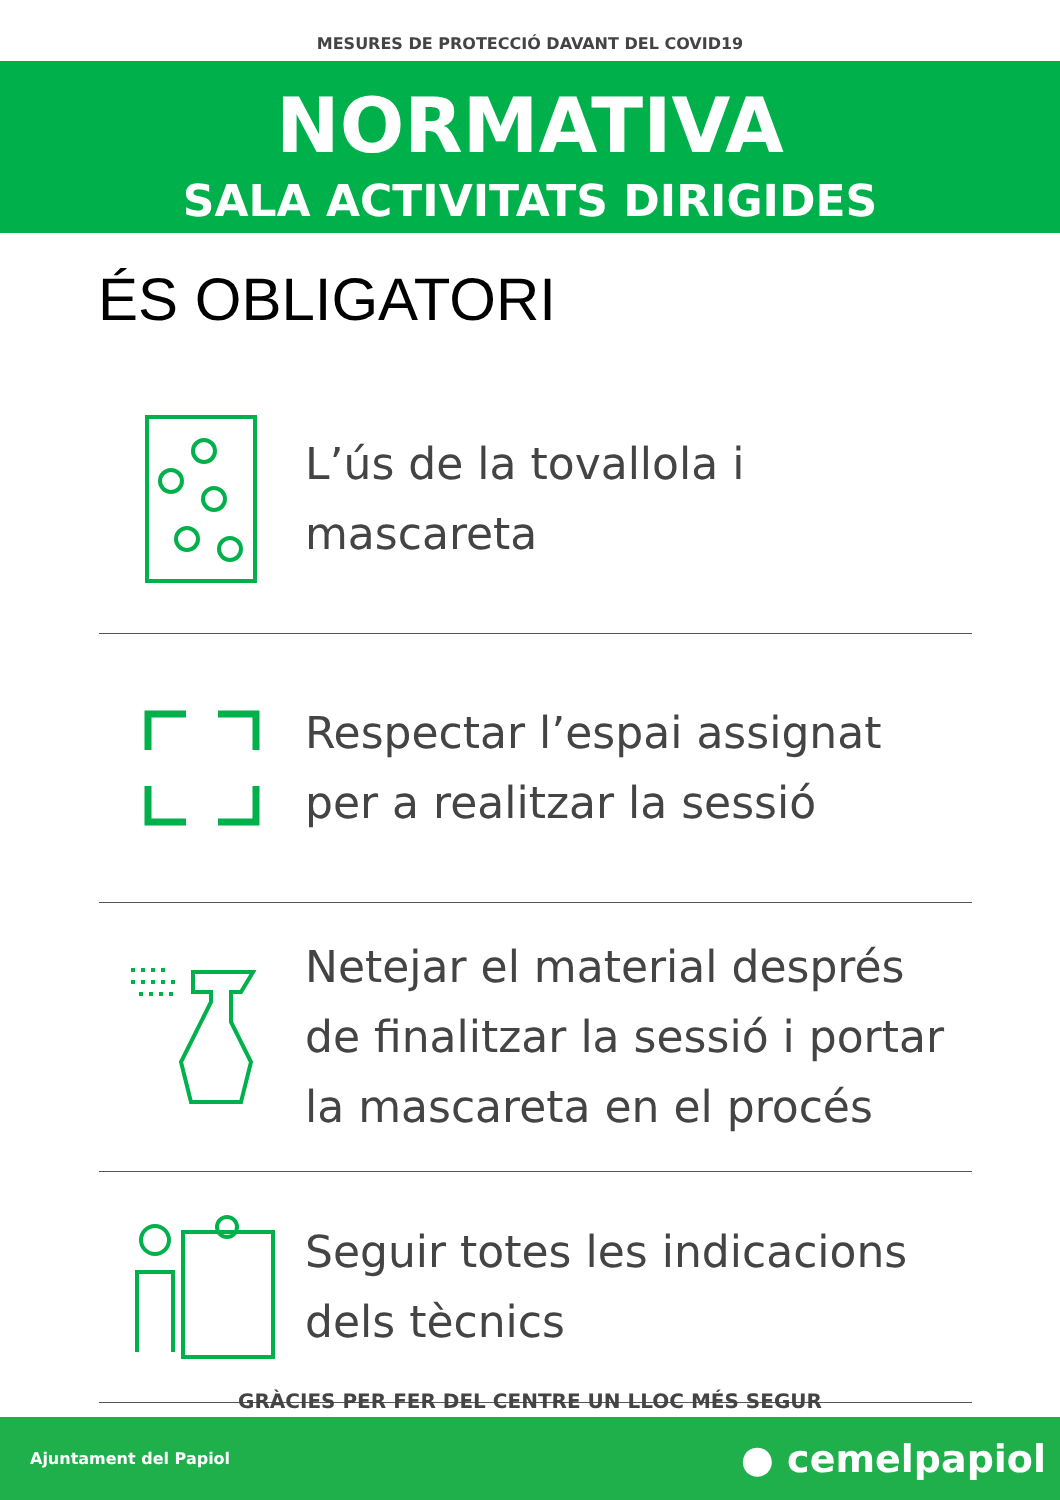MESURES DE PROTECCIÓ DAVANT DEL COVID19
NORMATIVA
SALA ACTIVITATS DIRIGIDES
ÉS OBLIGATORI
L’ús de la tovallola i
mascareta
Respectar l’espai assignat
per a realitzar la sessió
Netejar el material després
de finalitzar la sessió i portar
la mascareta en el procés
Seguir totes les indicacions
dels tècnics
GRÀCIES PER FER DEL CENTRE UN LLOC MÉS SEGUR
Ajuntament del Papiol
● cemelpapiol